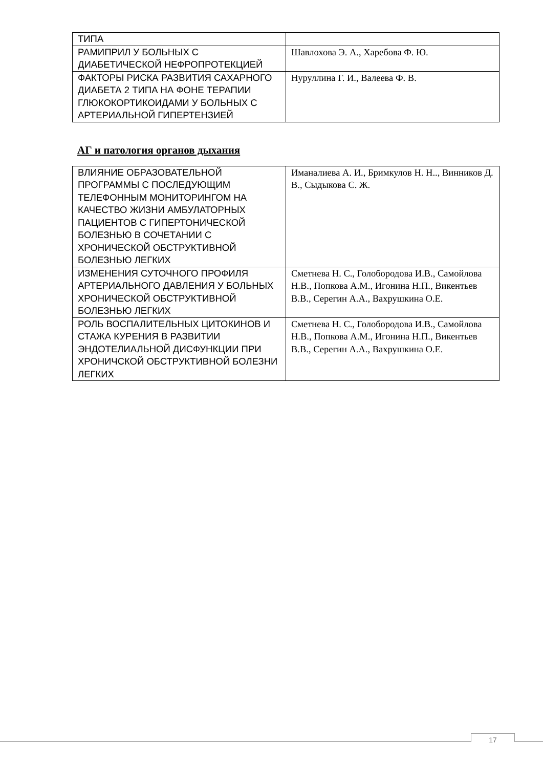| ТИПА | |
| РАМИПРИЛ У БОЛЬНЫХ С ДИАБЕТИЧЕСКОЙ НЕФРОПРОТЕКЦИЕЙ | Шавлохова Э. А., Харебова Ф. Ю. |
| ФАКТОРЫ РИСКА РАЗВИТИЯ САХАРНОГО ДИАБЕТА 2 ТИПА НА ФОНЕ ТЕРАПИИ ГЛЮКОКОРТИКОИДАМИ У БОЛЬНЫХ С АРТЕРИАЛЬНОЙ ГИПЕРТЕНЗИЕЙ | Нуруллина Г. И., Валеева Ф. В. |
АГ и патология органов дыхания
| ВЛИЯНИЕ ОБРАЗОВАТЕЛЬНОЙ ПРОГРАММЫ С ПОСЛЕДУЮЩИМ ТЕЛЕФОННЫМ МОНИТОРИНГОМ НА КАЧЕСТВО ЖИЗНИ АМБУЛАТОРНЫХ ПАЦИЕНТОВ С ГИПЕРТОНИЧЕСКОЙ БОЛЕЗНЬЮ В СОЧЕТАНИИ С ХРОНИЧЕСКОЙ ОБСТРУКТИВНОЙ БОЛЕЗНЬЮ ЛЕГКИХ | Иманалиева А. И., Бримкулов Н. Н.., Винников Д. В., Сыдыкова С. Ж. |
| ИЗМЕНЕНИЯ СУТОЧНОГО ПРОФИЛЯ АРТЕРИАЛЬНОГО ДАВЛЕНИЯ У БОЛЬНЫХ ХРОНИЧЕСКОЙ ОБСТРУКТИВНОЙ БОЛЕЗНЬЮ ЛЕГКИХ | Сметнева Н. С., Голобородова И.В., Самойлова Н.В., Попкова А.М., Игонина Н.П., Викентьев В.В., Серегин А.А., Вахрушкина О.Е. |
| РОЛЬ ВОСПАЛИТЕЛЬНЫХ ЦИТОКИНОВ И СТАЖА КУРЕНИЯ В РАЗВИТИИ ЭНДОТЕЛИАЛЬНОЙ ДИСФУНКЦИИ ПРИ ХРОНИЧСКОЙ ОБСТРУКТИВНОЙ БОЛЕЗНИ ЛЕГКИХ | Сметнева Н. С., Голобородова И.В., Самойлова Н.В., Попкова А.М., Игонина Н.П., Викентьев В.В., Серегин А.А., Вахрушкина О.Е. |
17